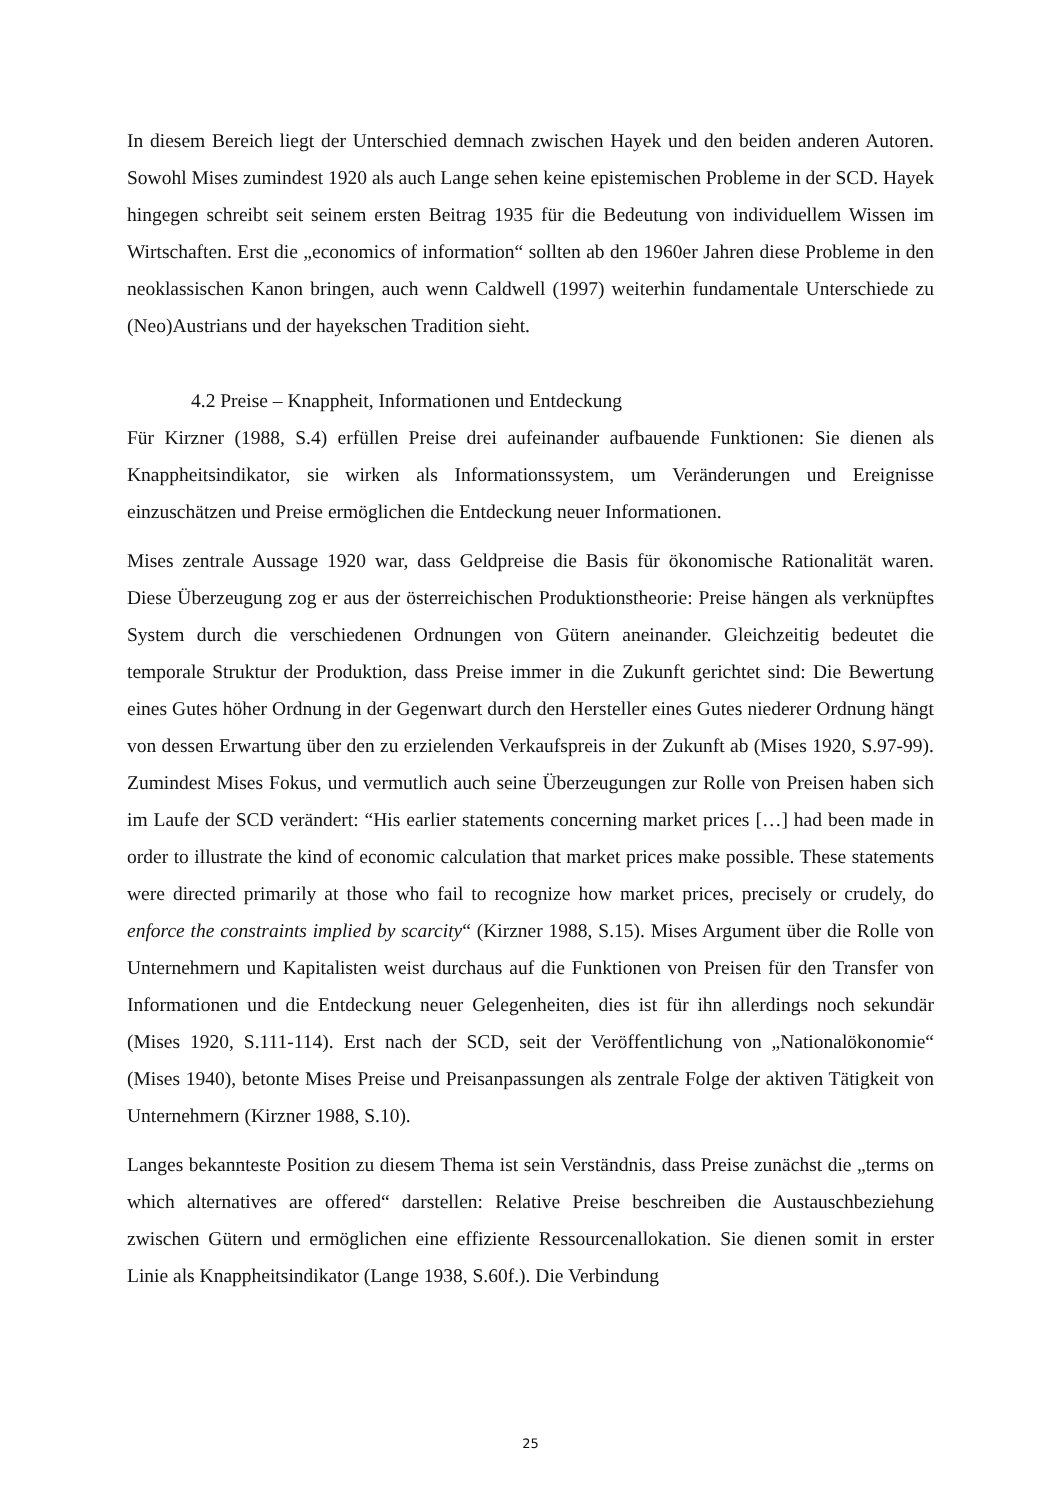In diesem Bereich liegt der Unterschied demnach zwischen Hayek und den beiden anderen Autoren. Sowohl Mises zumindest 1920 als auch Lange sehen keine epistemischen Probleme in der SCD. Hayek hingegen schreibt seit seinem ersten Beitrag 1935 für die Bedeutung von individuellem Wissen im Wirtschaften. Erst die „economics of information“ sollten ab den 1960er Jahren diese Probleme in den neoklassischen Kanon bringen, auch wenn Caldwell (1997) weiterhin fundamentale Unterschiede zu (Neo)Austrians und der hayekschen Tradition sieht.
4.2 Preise – Knappheit, Informationen und Entdeckung
Für Kirzner (1988, S.4) erfüllen Preise drei aufeinander aufbauende Funktionen: Sie dienen als Knappheitsindikator, sie wirken als Informationssystem, um Veränderungen und Ereignisse einzuschätzen und Preise ermöglichen die Entdeckung neuer Informationen.
Mises zentrale Aussage 1920 war, dass Geldpreise die Basis für ökonomische Rationalität waren. Diese Überzeugung zog er aus der österreichischen Produktionstheorie: Preise hängen als verknüpftes System durch die verschiedenen Ordnungen von Gütern aneinander. Gleichzeitig bedeutet die temporale Struktur der Produktion, dass Preise immer in die Zukunft gerichtet sind: Die Bewertung eines Gutes höher Ordnung in der Gegenwart durch den Hersteller eines Gutes niederer Ordnung hängt von dessen Erwartung über den zu erzielenden Verkaufspreis in der Zukunft ab (Mises 1920, S.97-99). Zumindest Mises Fokus, und vermutlich auch seine Überzeugungen zur Rolle von Preisen haben sich im Laufe der SCD verändert: “His earlier statements concerning market prices […] had been made in order to illustrate the kind of economic calculation that market prices make possible. These statements were directed primarily at those who fail to recognize how market prices, precisely or crudely, do enforce the constraints implied by scarcity“ (Kirzner 1988, S.15). Mises Argument über die Rolle von Unternehmern und Kapitalisten weist durchaus auf die Funktionen von Preisen für den Transfer von Informationen und die Entdeckung neuer Gelegenheiten, dies ist für ihn allerdings noch sekundär (Mises 1920, S.111-114). Erst nach der SCD, seit der Veröffentlichung von „Nationalökonomie“ (Mises 1940), betonte Mises Preise und Preisanpassungen als zentrale Folge der aktiven Tätigkeit von Unternehmern (Kirzner 1988, S.10).
Langes bekannteste Position zu diesem Thema ist sein Verständnis, dass Preise zunächst die „terms on which alternatives are offered“ darstellen: Relative Preise beschreiben die Austauschbeziehung zwischen Gütern und ermöglichen eine effiziente Ressourcenallokation. Sie dienen somit in erster Linie als Knappheitsindikator (Lange 1938, S.60f.). Die Verbindung
25